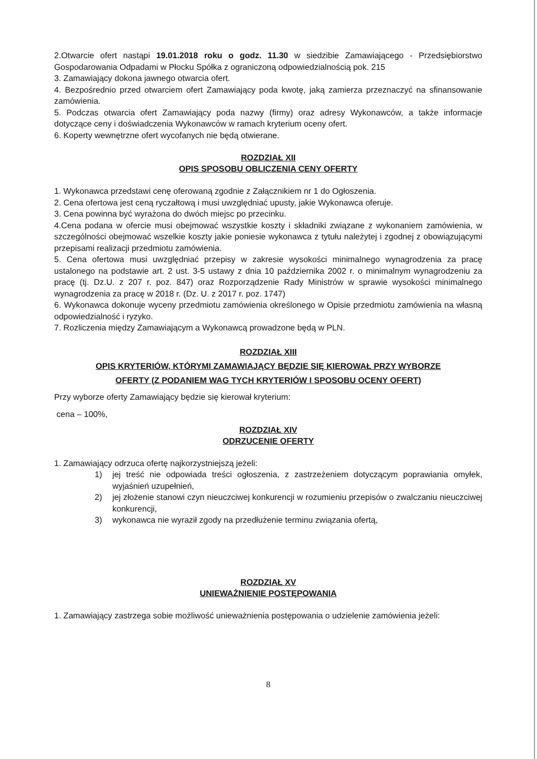2.Otwarcie ofert nastąpi 19.01.2018 roku o godz. 11.30 w siedzibie Zamawiającego - Przedsiębiorstwo Gospodarowania Odpadami w Płocku Spółka z ograniczoną odpowiedzialnością pok. 215
3. Zamawiający dokona jawnego otwarcia ofert.
4. Bezpośrednio przed otwarciem ofert Zamawiający poda kwotę, jaką zamierza przeznaczyć na sfinansowanie zamówienia.
5. Podczas otwarcia ofert Zamawiający poda nazwy (firmy) oraz adresy Wykonawców, a także informacje dotyczące ceny i doświadczenia Wykonawców w ramach kryterium oceny ofert.
6. Koperty wewnętrzne ofert wycofanych nie będą otwierane.
ROZDZIAŁ XII
OPIS SPOSOBU OBLICZENIA CENY OFERTY
1. Wykonawca przedstawi cenę oferowaną zgodnie z Załącznikiem nr 1 do Ogłoszenia.
2. Cena ofertowa jest ceną ryczałtową i musi uwzględniać upusty, jakie Wykonawca oferuje.
3. Cena powinna być wyrażona do dwóch miejsc po przecinku.
4.Cena podana w ofercie musi obejmować wszystkie koszty i składniki związane z wykonaniem zamówienia, w szczególności obejmować wszelkie koszty jakie poniesie wykonawca z tytułu należytej i zgodnej z obowiązującymi przepisami realizacji przedmiotu zamówienia.
5. Cena ofertowa musi uwzględniać przepisy w zakresie wysokości minimalnego wynagrodzenia za pracę ustalonego na podstawie art. 2 ust. 3-5 ustawy z dnia 10 października 2002 r. o minimalnym wynagrodzeniu za pracę (tj. Dz.U. z 207 r. poz. 847) oraz Rozporządzenie Rady Ministrów w sprawie wysokości minimalnego wynagrodzenia za pracę w 2018 r. (Dz. U. z 2017 r. poz. 1747)
6. Wykonawca dokonuje wyceny przedmiotu zamówienia określonego w Opisie przedmiotu zamówienia na własną odpowiedzialność i ryzyko.
7. Rozliczenia między Zamawiającym a Wykonawcą prowadzone będą w PLN.
ROZDZIAŁ XIII
OPIS KRYTERIÓW, KTÓRYMI ZAMAWIAJĄCY BĘDZIE SIĘ KIEROWAŁ PRZY WYBORZE
OFERTY (Z PODANIEM WAG TYCH KRYTERIÓW I SPOSOBU OCENY OFERT)
Przy wyborze oferty Zamawiający będzie się kierował kryterium:
cena – 100%,
ROZDZIAŁ XIV
ODRZUCENIE OFERTY
1. Zamawiający odrzuca ofertę najkorzystniejszą jeżeli:
1) jej treść nie odpowiada treści ogłoszenia, z zastrzeżeniem dotyczącym poprawiania omyłek, wyjaśnień uzupełnień,
2) jej złożenie stanowi czyn nieuczciwej konkurencji w rozumieniu przepisów o zwalczaniu nieuczciwej konkurencji,
3) wykonawca nie wyraził zgody na przedłużenie terminu związania ofertą,
ROZDZIAŁ XV
UNIEWAŻNIENIE POSTĘPOWANIA
1. Zamawiający zastrzega sobie możliwość unieważnienia postępowania o udzielenie zamówienia jeżeli:
8